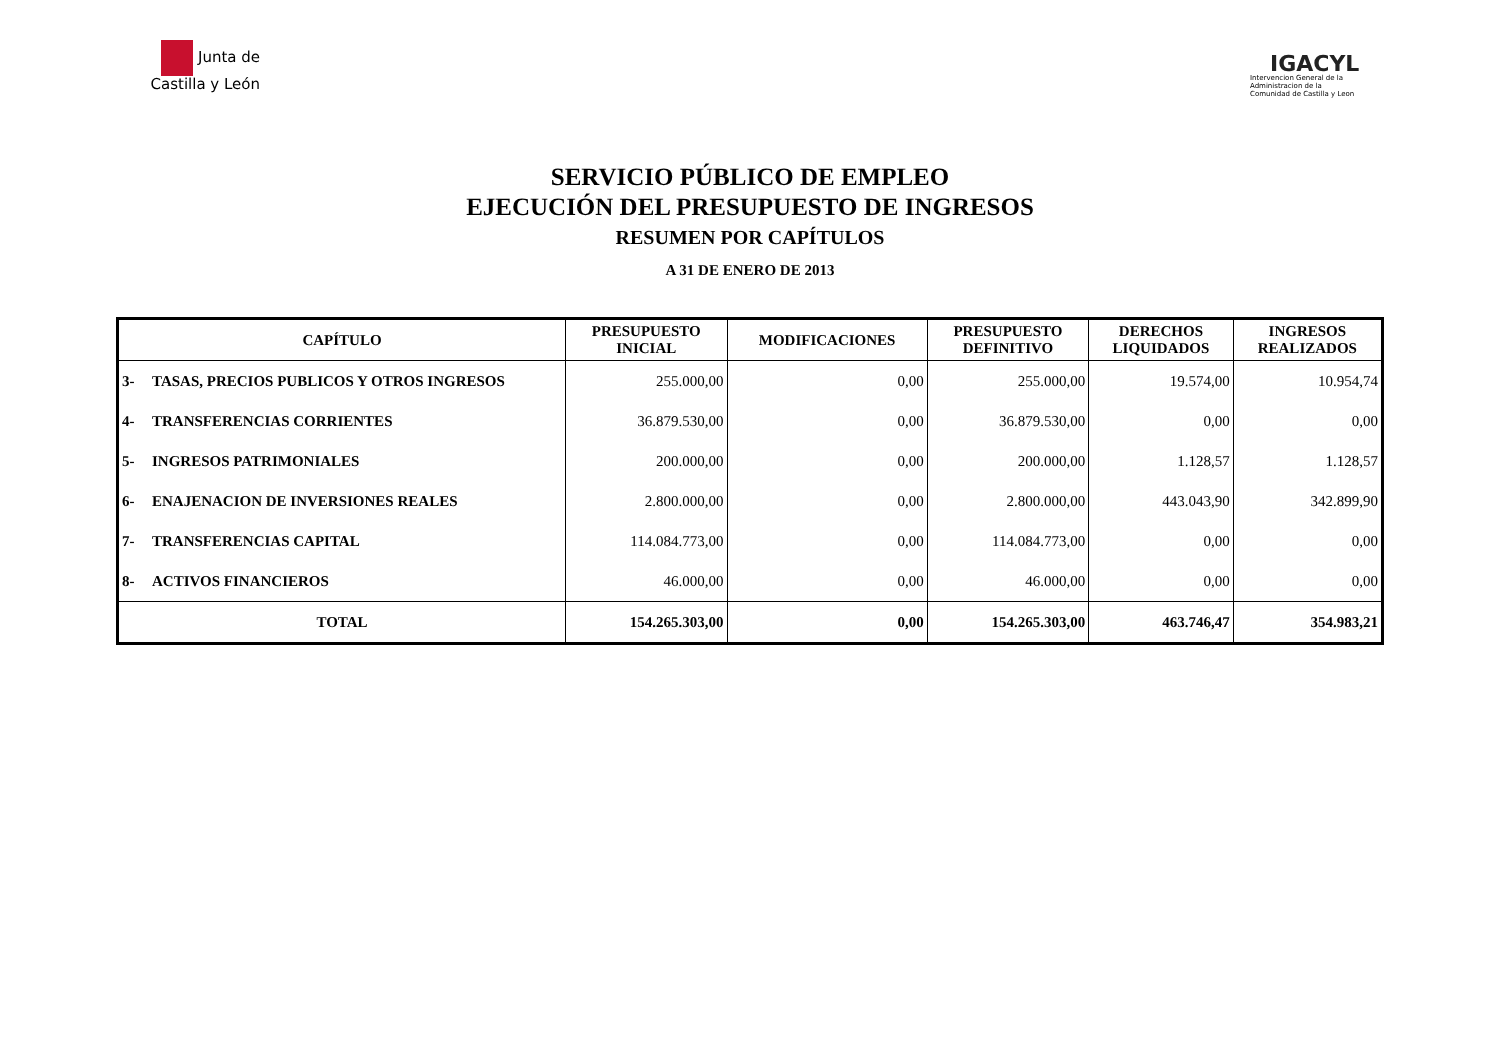Junta de
Castilla y León
IGACYL
Intervencion General de la
Administracion de la
Comunidad de Castilla y Leon
SERVICIO PÚBLICO DE EMPLEO
EJECUCIÓN DEL PRESUPUESTO DE INGRESOS
RESUMEN POR CAPÍTULOS
A 31 DE ENERO DE 2013
| CAPÍTULO | | PRESUPUESTO INICIAL | MODIFICACIONES | PRESUPUESTO DEFINITIVO | DERECHOS LIQUIDADOS | INGRESOS REALIZADOS |
| --- | --- | --- | --- | --- | --- | --- |
| 3- | TASAS, PRECIOS PUBLICOS Y OTROS INGRESOS | 255.000,00 | 0,00 | 255.000,00 | 19.574,00 | 10.954,74 |
| 4- | TRANSFERENCIAS CORRIENTES | 36.879.530,00 | 0,00 | 36.879.530,00 | 0,00 | 0,00 |
| 5- | INGRESOS PATRIMONIALES | 200.000,00 | 0,00 | 200.000,00 | 1.128,57 | 1.128,57 |
| 6- | ENAJENACION DE INVERSIONES REALES | 2.800.000,00 | 0,00 | 2.800.000,00 | 443.043,90 | 342.899,90 |
| 7- | TRANSFERENCIAS CAPITAL | 114.084.773,00 | 0,00 | 114.084.773,00 | 0,00 | 0,00 |
| 8- | ACTIVOS FINANCIEROS | 46.000,00 | 0,00 | 46.000,00 | 0,00 | 0,00 |
| TOTAL | | 154.265.303,00 | 0,00 | 154.265.303,00 | 463.746,47 | 354.983,21 |